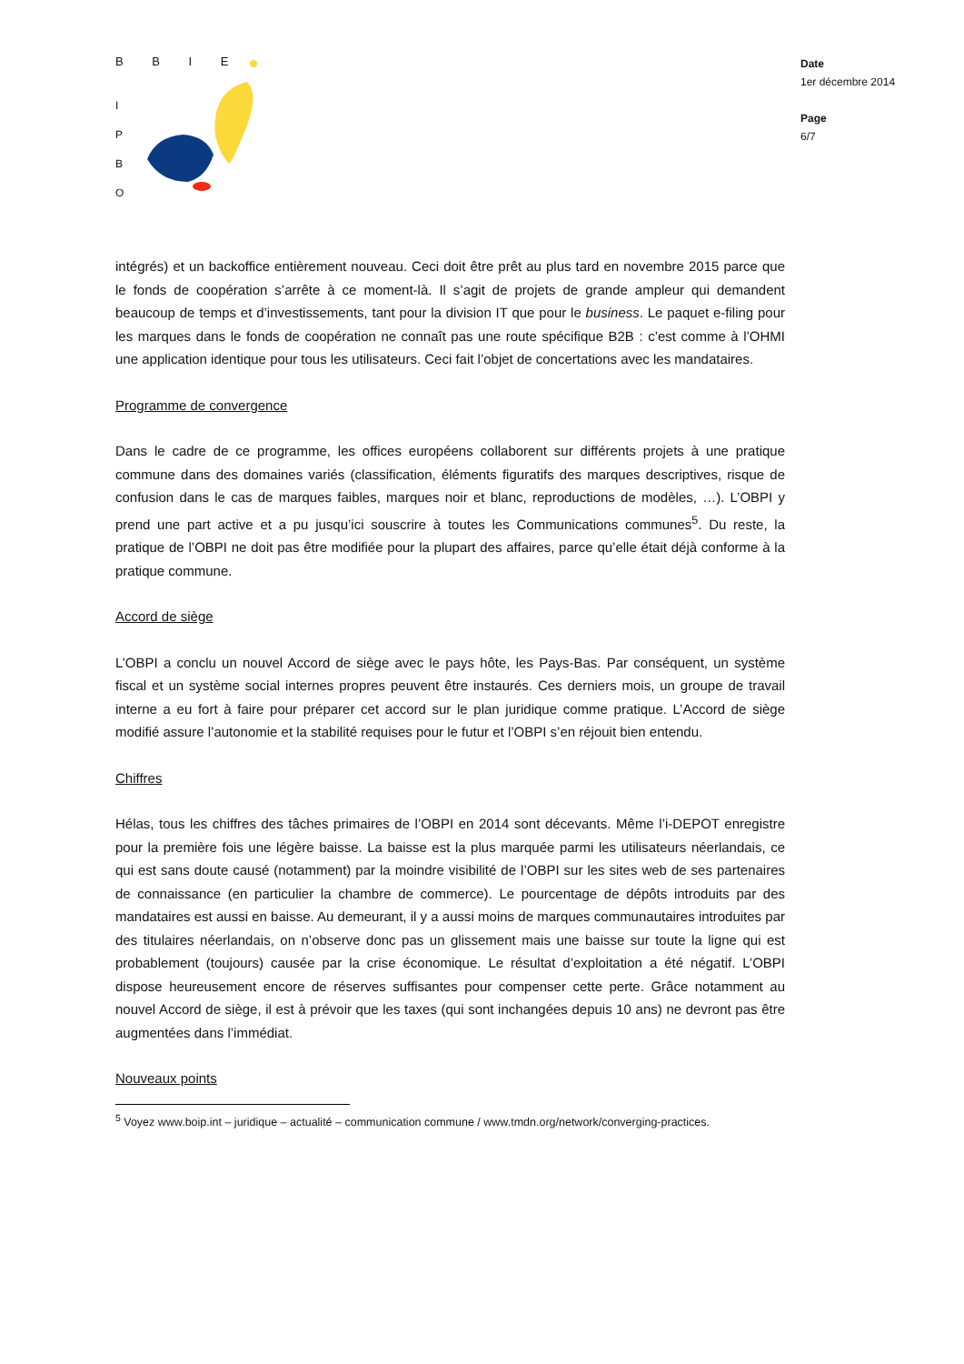B B I E
I
P
B
O
Date
1er décembre 2014
Page
6/7
intégrés) et un backoffice entièrement nouveau. Ceci doit être prêt au plus tard en novembre 2015 parce que le fonds de coopération s’arrête à ce moment-là. Il s’agit de projets de grande ampleur qui demandent beaucoup de temps et d’investissements, tant pour la division IT que pour le business. Le paquet e-filing pour les marques dans le fonds de coopération ne connaît pas une route spécifique B2B : c’est comme à l’OHMI une application identique pour tous les utilisateurs. Ceci fait l’objet de concertations avec les mandataires.
Programme de convergence
Dans le cadre de ce programme, les offices européens collaborent sur différents projets à une pratique commune dans des domaines variés (classification, éléments figuratifs des marques descriptives, risque de confusion dans le cas de marques faibles, marques noir et blanc, reproductions de modèles, …). L’OBPI y prend une part active et a pu jusqu’ici souscrire à toutes les Communications communes<sup>5</sup>. Du reste, la pratique de l’OBPI ne doit pas être modifiée pour la plupart des affaires, parce qu’elle était déjà conforme à la pratique commune.
Accord de siège
L’OBPI a conclu un nouvel Accord de siège avec le pays hôte, les Pays-Bas. Par conséquent, un système fiscal et un système social internes propres peuvent être instaurés. Ces derniers mois, un groupe de travail interne a eu fort à faire pour préparer cet accord sur le plan juridique comme pratique. L’Accord de siège modifié assure l’autonomie et la stabilité requises pour le futur et l’OBPI s’en réjouit bien entendu.
Chiffres
Hélas, tous les chiffres des tâches primaires de l’OBPI en 2014 sont décevants. Même l’i-DEPOT enregistre pour la première fois une légère baisse. La baisse est la plus marquée parmi les utilisateurs néerlandais, ce qui est sans doute causé (notamment) par la moindre visibilité de l’OBPI sur les sites web de ses partenaires de connaissance (en particulier la chambre de commerce). Le pourcentage de dépôts introduits par des mandataires est aussi en baisse. Au demeurant, il y a aussi moins de marques communautaires introduites par des titulaires néerlandais, on n’observe donc pas un glissement mais une baisse sur toute la ligne qui est probablement (toujours) causée par la crise économique. Le résultat d’exploitation a été négatif. L’OBPI dispose heureusement encore de réserves suffisantes pour compenser cette perte. Grâce notamment au nouvel Accord de siège, il est à prévoir que les taxes (qui sont inchangées depuis 10 ans) ne devront pas être augmentées dans l’immédiat.
Nouveaux points
<sup>5</sup> Voyez www.boip.int – juridique – actualité – communication commune / www.tmdn.org/network/converging-practices.